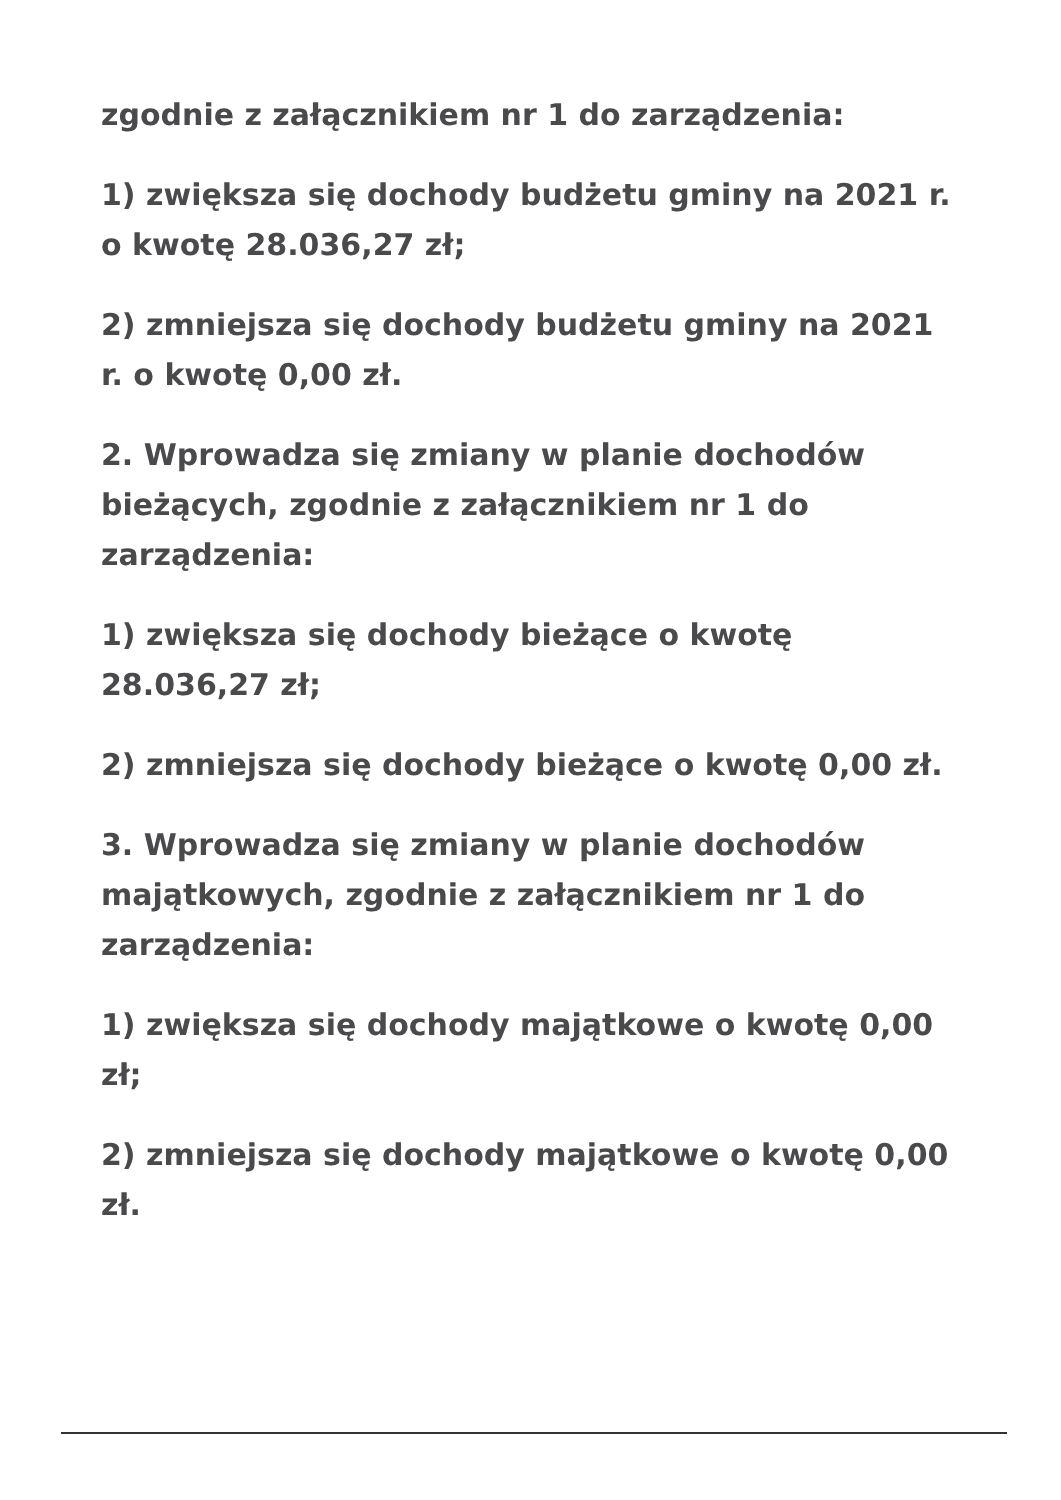zgodnie z załącznikiem nr 1 do zarządzenia:
1) zwiększa się dochody budżetu gminy na 2021 r. o kwotę 28.036,27 zł;
2) zmniejsza się dochody budżetu gminy na 2021 r. o kwotę 0,00 zł.
2. Wprowadza się zmiany w planie dochodów bieżących, zgodnie z załącznikiem nr 1 do zarządzenia:
1) zwiększa się dochody bieżące o kwotę 28.036,27 zł;
2) zmniejsza się dochody bieżące o kwotę 0,00 zł.
3. Wprowadza się zmiany w planie dochodów majątkowych, zgodnie z załącznikiem nr 1 do zarządzenia:
1) zwiększa się dochody majątkowe o kwotę 0,00 zł;
2) zmniejsza się dochody majątkowe o kwotę 0,00 zł.